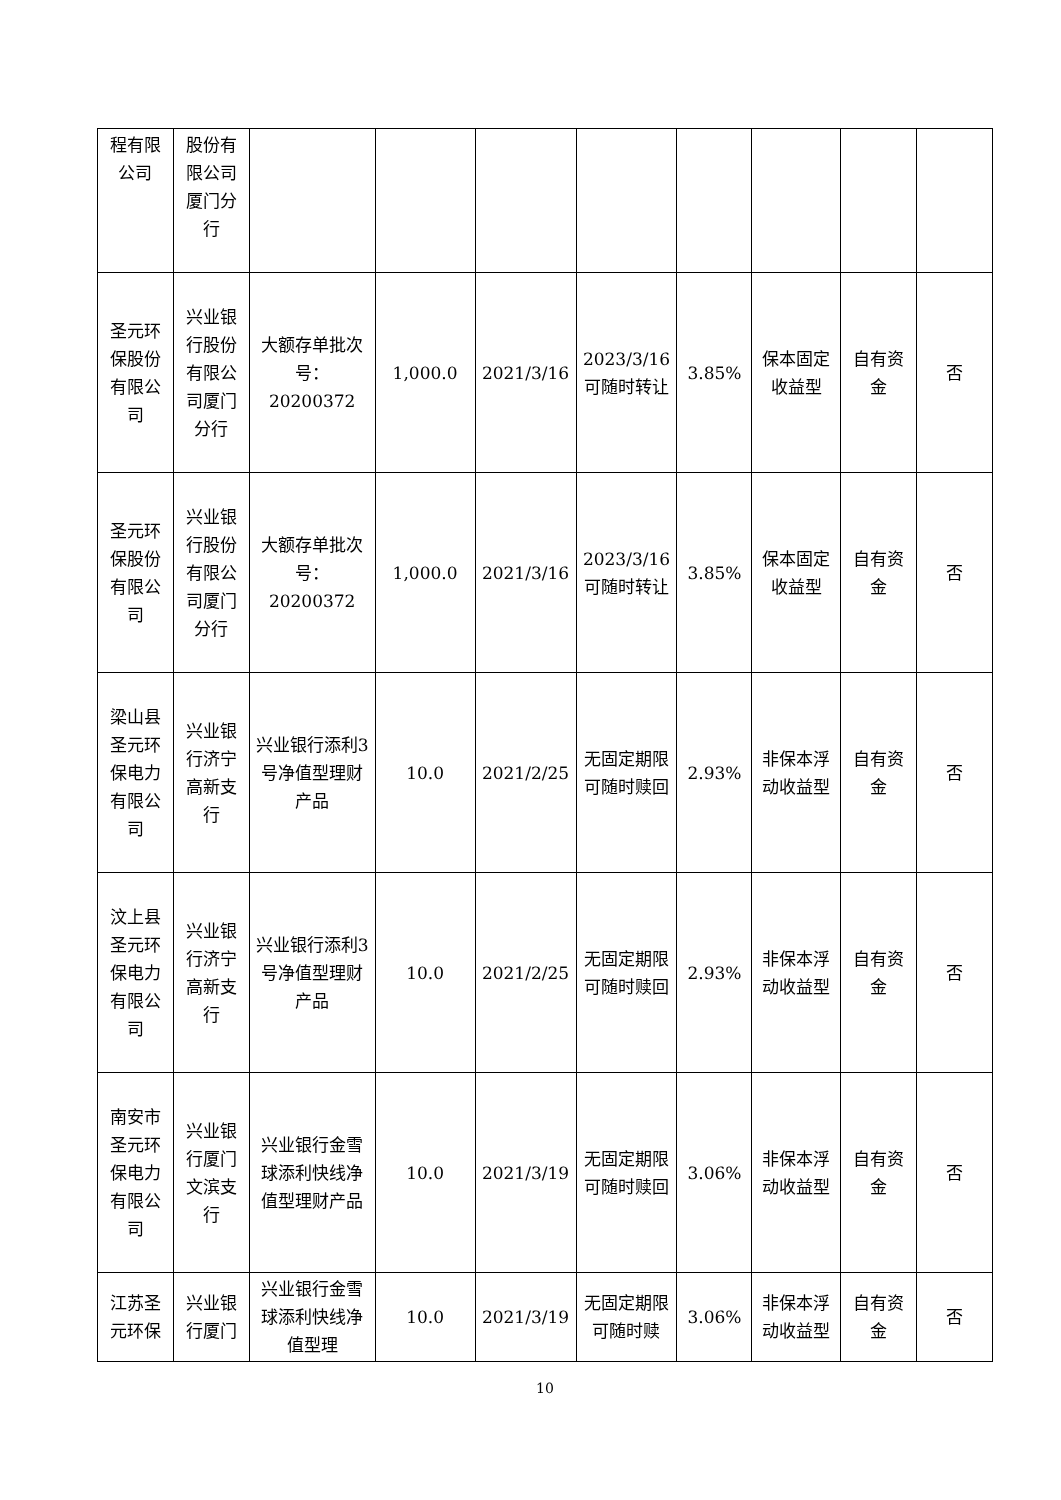| 程有限公司 | 股份有限公司厦门分行 | | | | | | | | |
| 圣元环保股份有限公司 | 兴业银行股份有限公司厦门分行 | 大额存单批次号：20200372 | 1,000.0 | 2021/3/16 | 2023/3/16 可随时转让 | 3.85% | 保本固定收益型 | 自有资金 | 否 |
| 圣元环保股份有限公司 | 兴业银行股份有限公司厦门分行 | 大额存单批次号：20200372 | 1,000.0 | 2021/3/16 | 2023/3/16 可随时转让 | 3.85% | 保本固定收益型 | 自有资金 | 否 |
| 梁山县圣元环保电力有限公司 | 兴业银行济宁高新支行 | 兴业银行添利3号净值型理财产品 | 10.0 | 2021/2/25 | 无固定期限可随时赎回 | 2.93% | 非保本浮动收益型 | 自有资金 | 否 |
| 汶上县圣元环保电力有限公司 | 兴业银行济宁高新支行 | 兴业银行添利3号净值型理财产品 | 10.0 | 2021/2/25 | 无固定期限可随时赎回 | 2.93% | 非保本浮动收益型 | 自有资金 | 否 |
| 南安市圣元环保电力有限公司 | 兴业银行厦门文滨支行 | 兴业银行金雪球添利快线净值型理财产品 | 10.0 | 2021/3/19 | 无固定期限可随时赎回 | 3.06% | 非保本浮动收益型 | 自有资金 | 否 |
| 江苏圣元环保 | 兴业银行厦门 | 兴业银行金雪球添利快线净值型理 | 10.0 | 2021/3/19 | 无固定期限可随时赎 | 3.06% | 非保本浮动收益型 | 自有资金 | 否 |
10